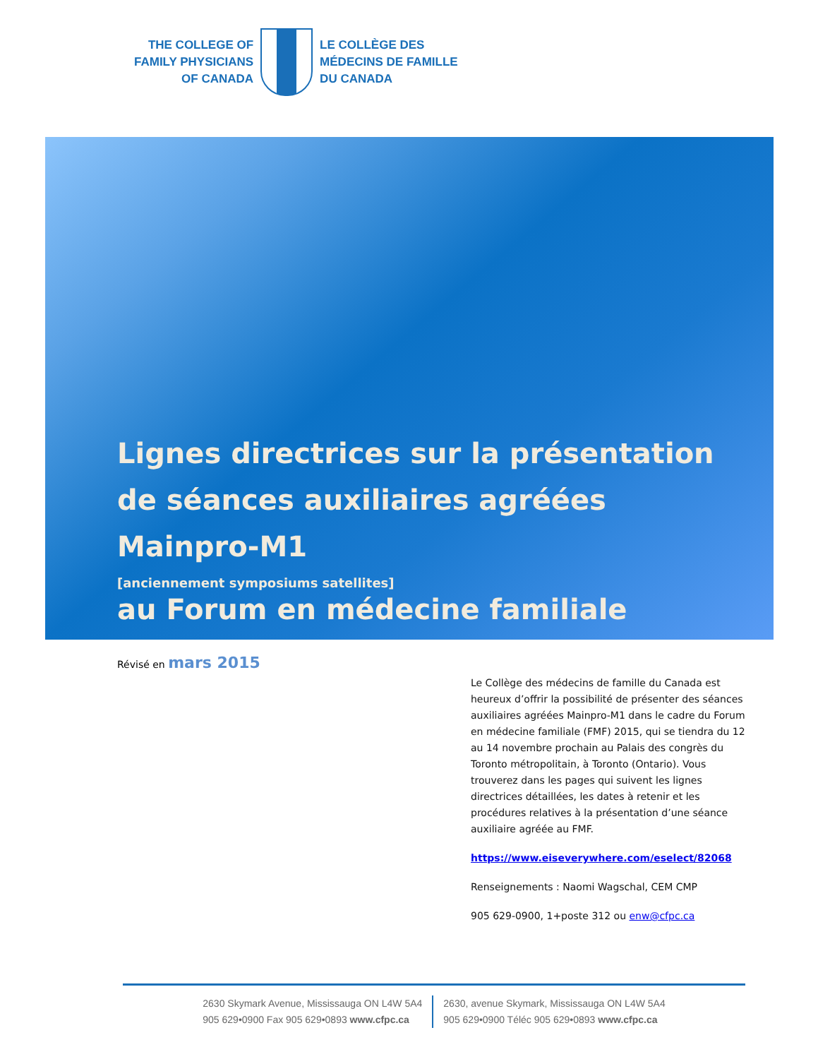THE COLLEGE OF
FAMILY PHYSICIANS
OF CANADA
LE COLLÈGE DES
MÉDECINS DE FAMILLE
DU CANADA
Lignes directrices sur la présentation de séances auxiliaires agréées Mainpro-M1
[anciennement symposiums satellites]
au Forum en médecine familiale
Révisé en mars 2015
Le Collège des médecins de famille du Canada est heureux d’offrir la possibilité de présenter des séances auxiliaires agréées Mainpro-M1 dans le cadre du Forum en médecine familiale (FMF) 2015, qui se tiendra du 12 au 14 novembre prochain au Palais des congrès du Toronto métropolitain, à Toronto (Ontario). Vous trouverez dans les pages qui suivent les lignes directrices détaillées, les dates à retenir et les procédures relatives à la présentation d’une séance auxiliaire agréée au FMF.
https://www.eiseverywhere.com/eselect/82068
Renseignements : Naomi Wagschal, CEM CMP
905 629-0900, 1+poste 312 ou enw@cfpc.ca
2630 Skymark Avenue, Mississauga ON L4W 5A4
905 629•0900 Fax 905 629•0893 www.cfpc.ca
2630, avenue Skymark, Mississauga ON L4W 5A4
905 629•0900 Téléc 905 629•0893 www.cfpc.ca